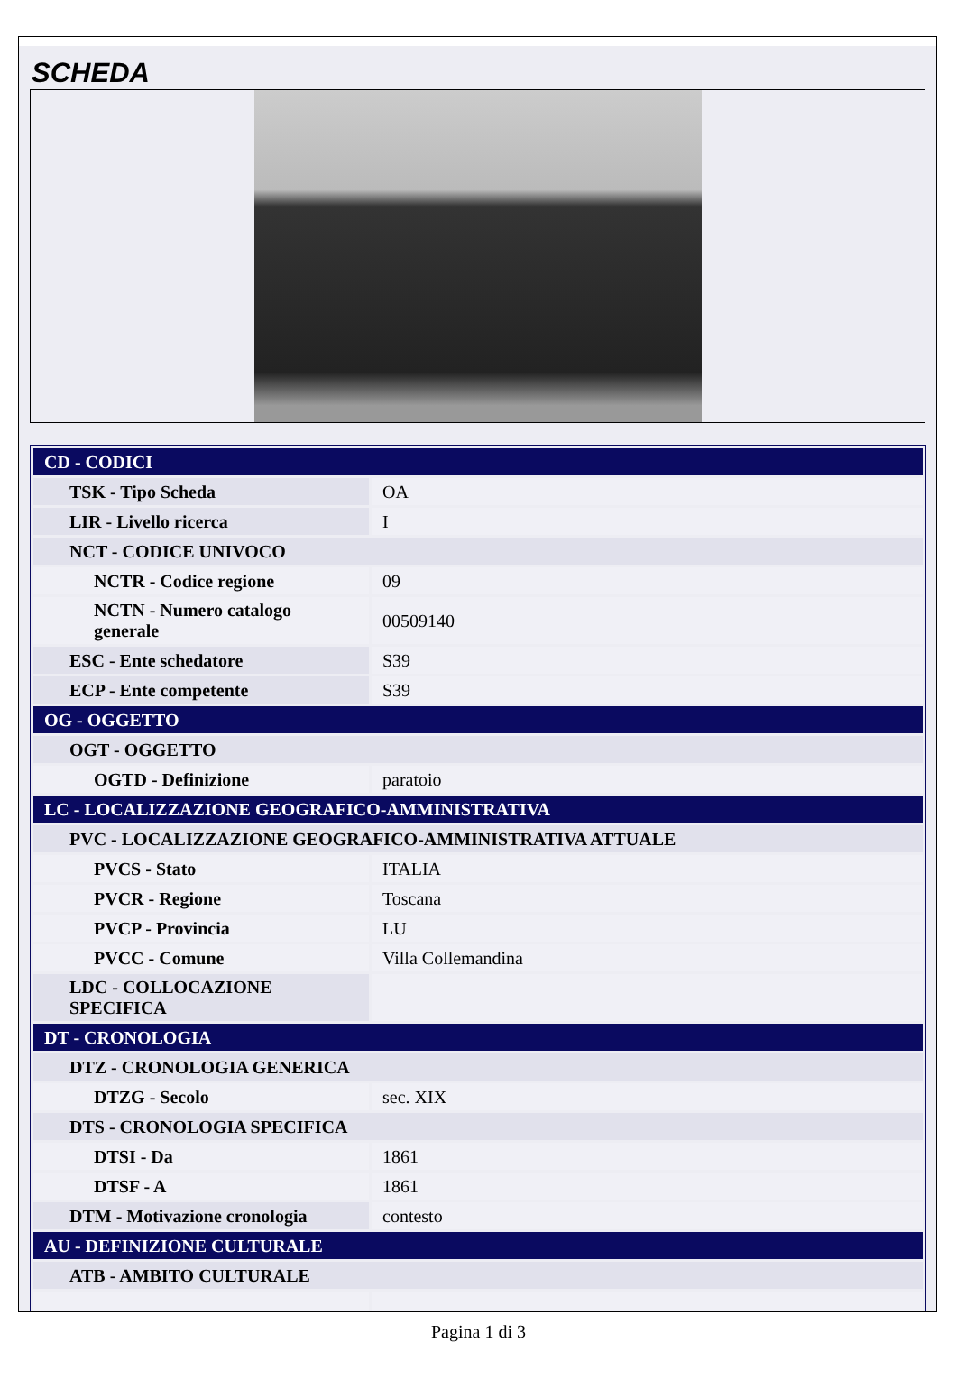SCHEDA
| CD - CODICI | |
| TSK - Tipo Scheda | OA |
| LIR - Livello ricerca | I |
| NCT - CODICE UNIVOCO | |
| NCTR - Codice regione | 09 |
| NCTN - Numero catalogo generale | 00509140 |
| ESC - Ente schedatore | S39 |
| ECP - Ente competente | S39 |
| OG - OGGETTO | |
| OGT - OGGETTO | |
| OGTD - Definizione | paratoio |
| LC - LOCALIZZAZIONE GEOGRAFICO-AMMINISTRATIVA | |
| PVC - LOCALIZZAZIONE GEOGRAFICO-AMMINISTRATIVA ATTUALE | |
| PVCS - Stato | ITALIA |
| PVCR - Regione | Toscana |
| PVCP - Provincia | LU |
| PVCC - Comune | Villa Collemandina |
| LDC - COLLOCAZIONE SPECIFICA | |
| DT - CRONOLOGIA | |
| DTZ - CRONOLOGIA GENERICA | |
| DTZG - Secolo | sec. XIX |
| DTS - CRONOLOGIA SPECIFICA | |
| DTSI - Da | 1861 |
| DTSF - A | 1861 |
| DTM - Motivazione cronologia | contesto |
| AU - DEFINIZIONE CULTURALE | |
| ATB - AMBITO CULTURALE | |
Pagina 1 di 3